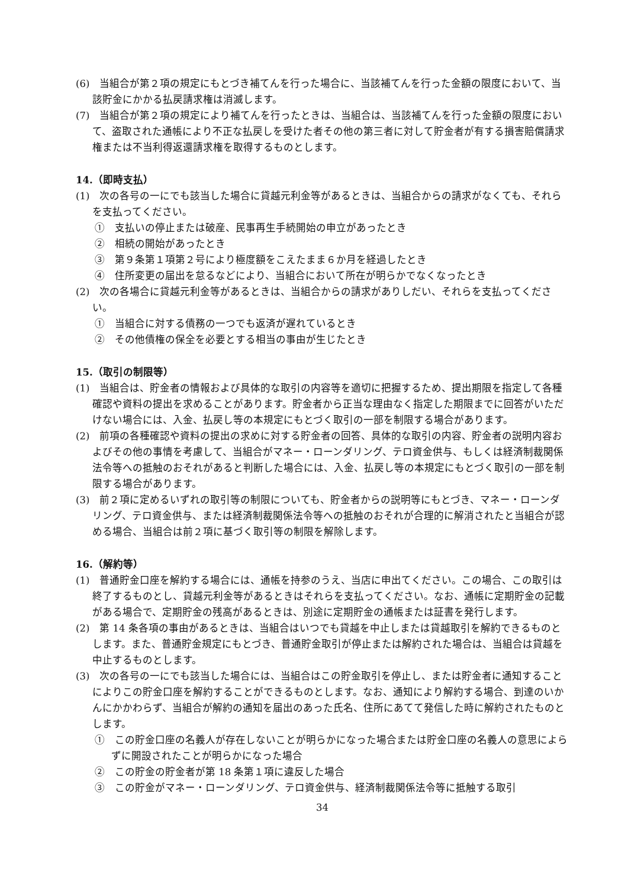(6)　当組合が第２項の規定にもとづき補てんを行った場合に、当該補てんを行った金額の限度において、当該貯金にかかる払戻請求権は消滅します。
(7)　当組合が第２項の規定により補てんを行ったときは、当組合は、当該補てんを行った金額の限度において、盗取された通帳により不正な払戻しを受けた者その他の第三者に対して貯金者が有する損害賠償請求権または不当利得返還請求権を取得するものとします。
14.（即時支払）
(1)　次の各号の一にでも該当した場合に貸越元利金等があるときは、当組合からの請求がなくても、それらを支払ってください。
①　支払いの停止または破産、民事再生手続開始の申立があったとき
②　相続の開始があったとき
③　第９条第１項第２号により極度額をこえたまま６か月を経過したとき
④　住所変更の届出を怠るなどにより、当組合において所在が明らかでなくなったとき
(2)　次の各場合に貸越元利金等があるときは、当組合からの請求がありしだい、それらを支払ってください。
①　当組合に対する債務の一つでも返済が遅れているとき
②　その他債権の保全を必要とする相当の事由が生じたとき
15.（取引の制限等）
(1)　当組合は、貯金者の情報および具体的な取引の内容等を適切に把握するため、提出期限を指定して各種確認や資料の提出を求めることがあります。貯金者から正当な理由なく指定した期限までに回答がいただけない場合には、入金、払戻し等の本規定にもとづく取引の一部を制限する場合があります。
(2)　前項の各種確認や資料の提出の求めに対する貯金者の回答、具体的な取引の内容、貯金者の説明内容およびその他の事情を考慮して、当組合がマネー・ローンダリング、テロ資金供与、もしくは経済制裁関係法令等への抵触のおそれがあると判断した場合には、入金、払戻し等の本規定にもとづく取引の一部を制限する場合があります。
(3)　前２項に定めるいずれの取引等の制限についても、貯金者からの説明等にもとづき、マネー・ローンダリング、テロ資金供与、または経済制裁関係法令等への抵触のおそれが合理的に解消されたと当組合が認める場合、当組合は前２項に基づく取引等の制限を解除します。
16.（解約等）
(1)　普通貯金口座を解約する場合には、通帳を持参のうえ、当店に申出てください。この場合、この取引は終了するものとし、貸越元利金等があるときはそれらを支払ってください。なお、通帳に定期貯金の記載がある場合で、定期貯金の残高があるときは、別途に定期貯金の通帳または証書を発行します。
(2)　第 14 条各項の事由があるときは、当組合はいつでも貸越を中止しまたは貸越取引を解約できるものとします。また、普通貯金規定にもとづき、普通貯金取引が停止または解約された場合は、当組合は貸越を中止するものとします。
(3)　次の各号の一にでも該当した場合には、当組合はこの貯金取引を停止し、または貯金者に通知することによりこの貯金口座を解約することができるものとします。なお、通知により解約する場合、到達のいかんにかかわらず、当組合が解約の通知を届出のあった氏名、住所にあてて発信した時に解約されたものとします。
①　この貯金口座の名義人が存在しないことが明らかになった場合または貯金口座の名義人の意思によらずに開設されたことが明らかになった場合
②　この貯金の貯金者が第 18 条第１項に違反した場合
③　この貯金がマネー・ローンダリング、テロ資金供与、経済制裁関係法令等に抵触する取引
34